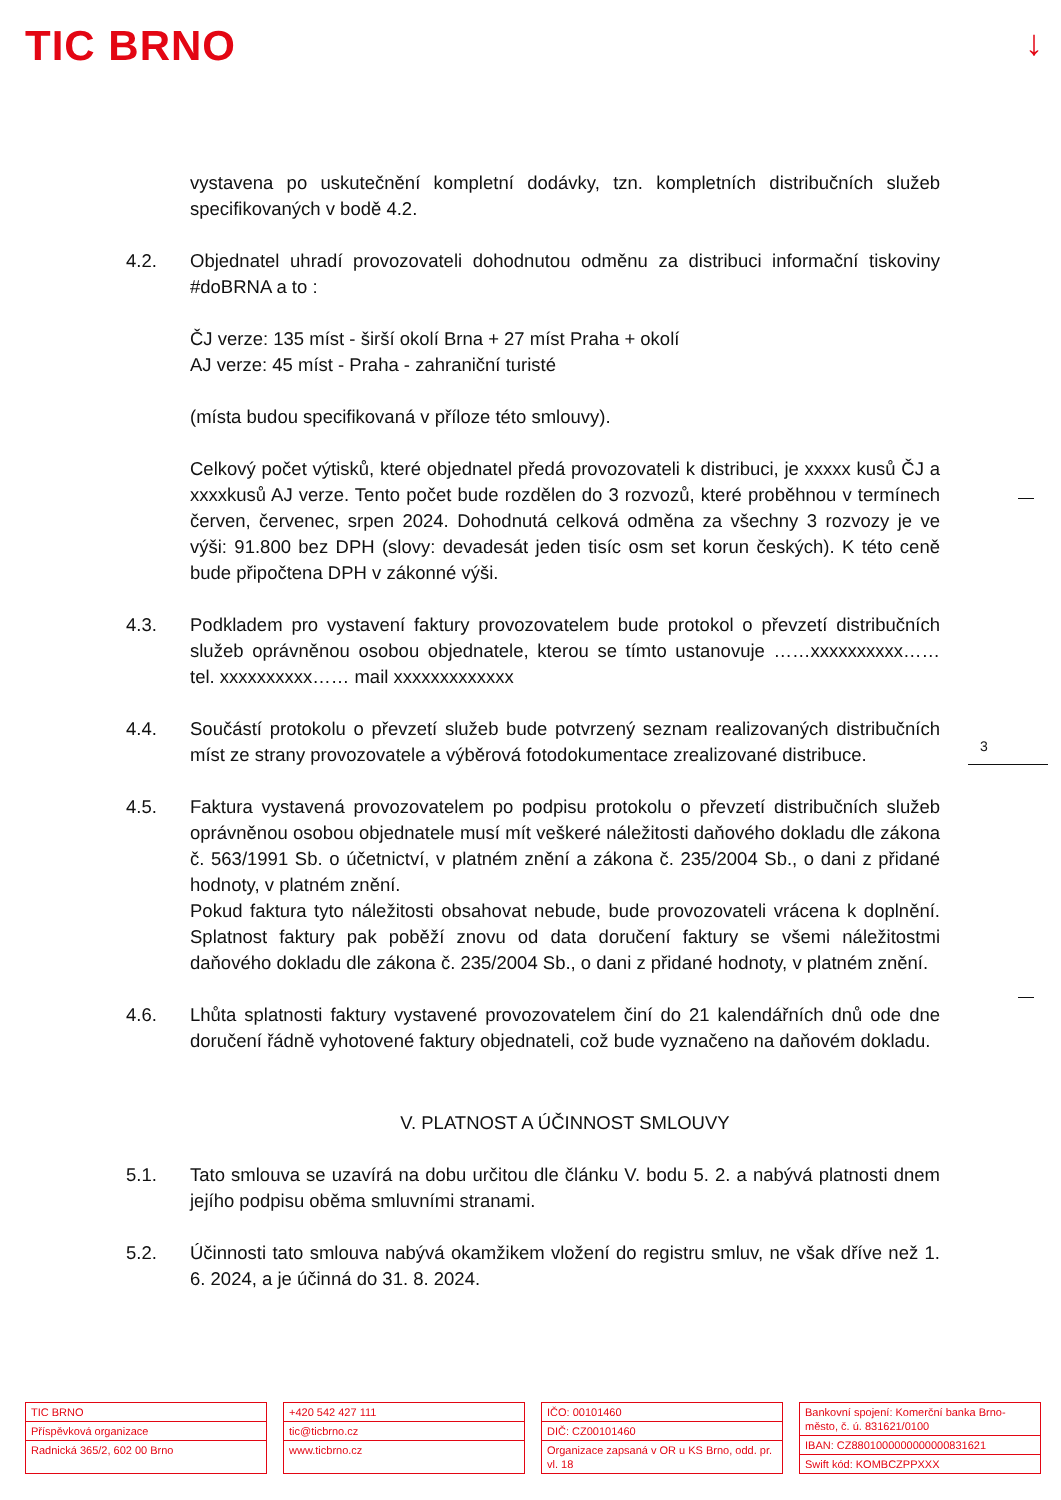TIC BRNO ↓
3
vystavena po uskutečnění kompletní dodávky, tzn. kompletních distribučních služeb specifikovaných v bodě 4.2.
4.2. Objednatel uhradí provozovateli dohodnutou odměnu za distribuci informační tiskoviny #doBRNA a to :
ČJ verze: 135 míst - širší okolí Brna + 27 míst Praha + okolí
AJ verze: 45 míst - Praha - zahraniční turisté
(místa budou specifikovaná v příloze této smlouvy).
Celkový počet výtisků, které objednatel předá provozovateli k distribuci, je xxxxx kusů ČJ a xxxxkusů AJ verze. Tento počet bude rozdělen do 3 rozvozů, které proběhnou v termínech červen, červenec, srpen 2024. Dohodnutá celková odměna za všechny 3 rozvozy je ve výši: 91.800 bez DPH (slovy: devadesát jeden tisíc osm set korun českých). K této ceně bude připočtena DPH v zákonné výši.
4.3. Podkladem pro vystavení faktury provozovatelem bude protokol o převzetí distribučních služeb oprávněnou osobou objednatele, kterou se tímto ustanovuje ……xxxxxxxxxx…… tel. xxxxxxxxxx…… mail xxxxxxxxxxxxx
4.4. Součástí protokolu o převzetí služeb bude potvrzený seznam realizovaných distribučních míst ze strany provozovatele a výběrová fotodokumentace zrealizované distribuce.
4.5. Faktura vystavená provozovatelem po podpisu protokolu o převzetí distribučních služeb oprávněnou osobou objednatele musí mít veškeré náležitosti daňového dokladu dle zákona č. 563/1991 Sb. o účetnictví, v platném znění a zákona č. 235/2004 Sb., o dani z přidané hodnoty, v platném znění.
Pokud faktura tyto náležitosti obsahovat nebude, bude provozovateli vrácena k doplnění. Splatnost faktury pak poběží znovu od data doručení faktury se všemi náležitostmi daňového dokladu dle zákona č. 235/2004 Sb., o dani z přidané hodnoty, v platném znění.
4.6. Lhůta splatnosti faktury vystavené provozovatelem činí do 21 kalendářních dnů ode dne doručení řádně vyhotovené faktury objednateli, což bude vyznačeno na daňovém dokladu.
V. PLATNOST A ÚČINNOST SMLOUVY
5.1. Tato smlouva se uzavírá na dobu určitou dle článku V. bodu 5. 2. a nabývá platnosti dnem jejího podpisu oběma smluvními stranami.
5.2. Účinnosti tato smlouva nabývá okamžikem vložení do registru smluv, ne však dříve než 1. 6. 2024, a je účinná do 31. 8. 2024.
TIC BRNO
Příspěvková organizace
Radnická 365/2, 602 00 Brno
+420 542 427 111
tic@ticbrno.cz
www.ticbrno.cz
IČO: 00101460
DIČ: CZ00101460
Organizace zapsaná v OR u KS Brno, odd. pr. vl. 18
Bankovní spojení: Komerční banka Brno-město, č. ú. 831621/0100
IBAN: CZ8801000000000000831621
Swift kód: KOMBCZPPXXX